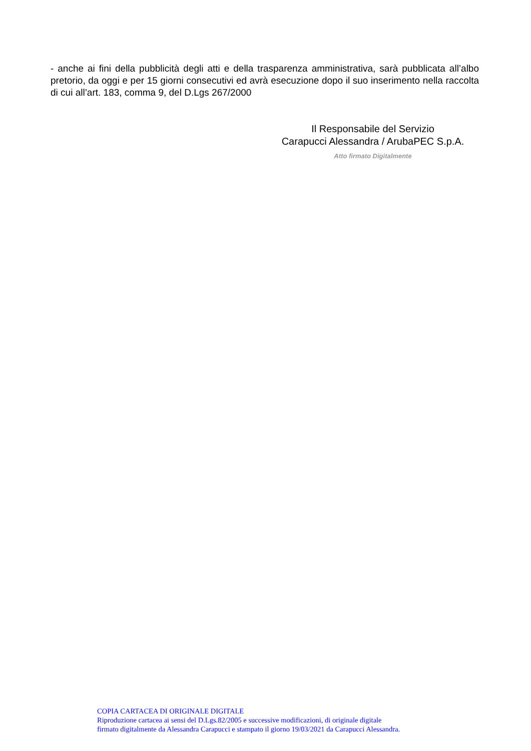- anche ai fini della pubblicità degli atti e della trasparenza amministrativa, sarà pubblicata all’albo pretorio, da oggi e per 15 giorni consecutivi ed avrà esecuzione dopo il suo inserimento nella raccolta di cui all’art. 183, comma 9, del D.Lgs 267/2000
Il Responsabile del Servizio
Carapucci Alessandra / ArubaPEC S.p.A.
Atto firmato Digitalmente
COPIA CARTACEA DI ORIGINALE DIGITALE
Riproduzione cartacea ai sensi del D.Lgs.82/2005 e successive modificazioni, di originale digitale
firmato digitalmente da Alessandra Carapucci e stampato il giorno 19/03/2021 da Carapucci Alessandra.